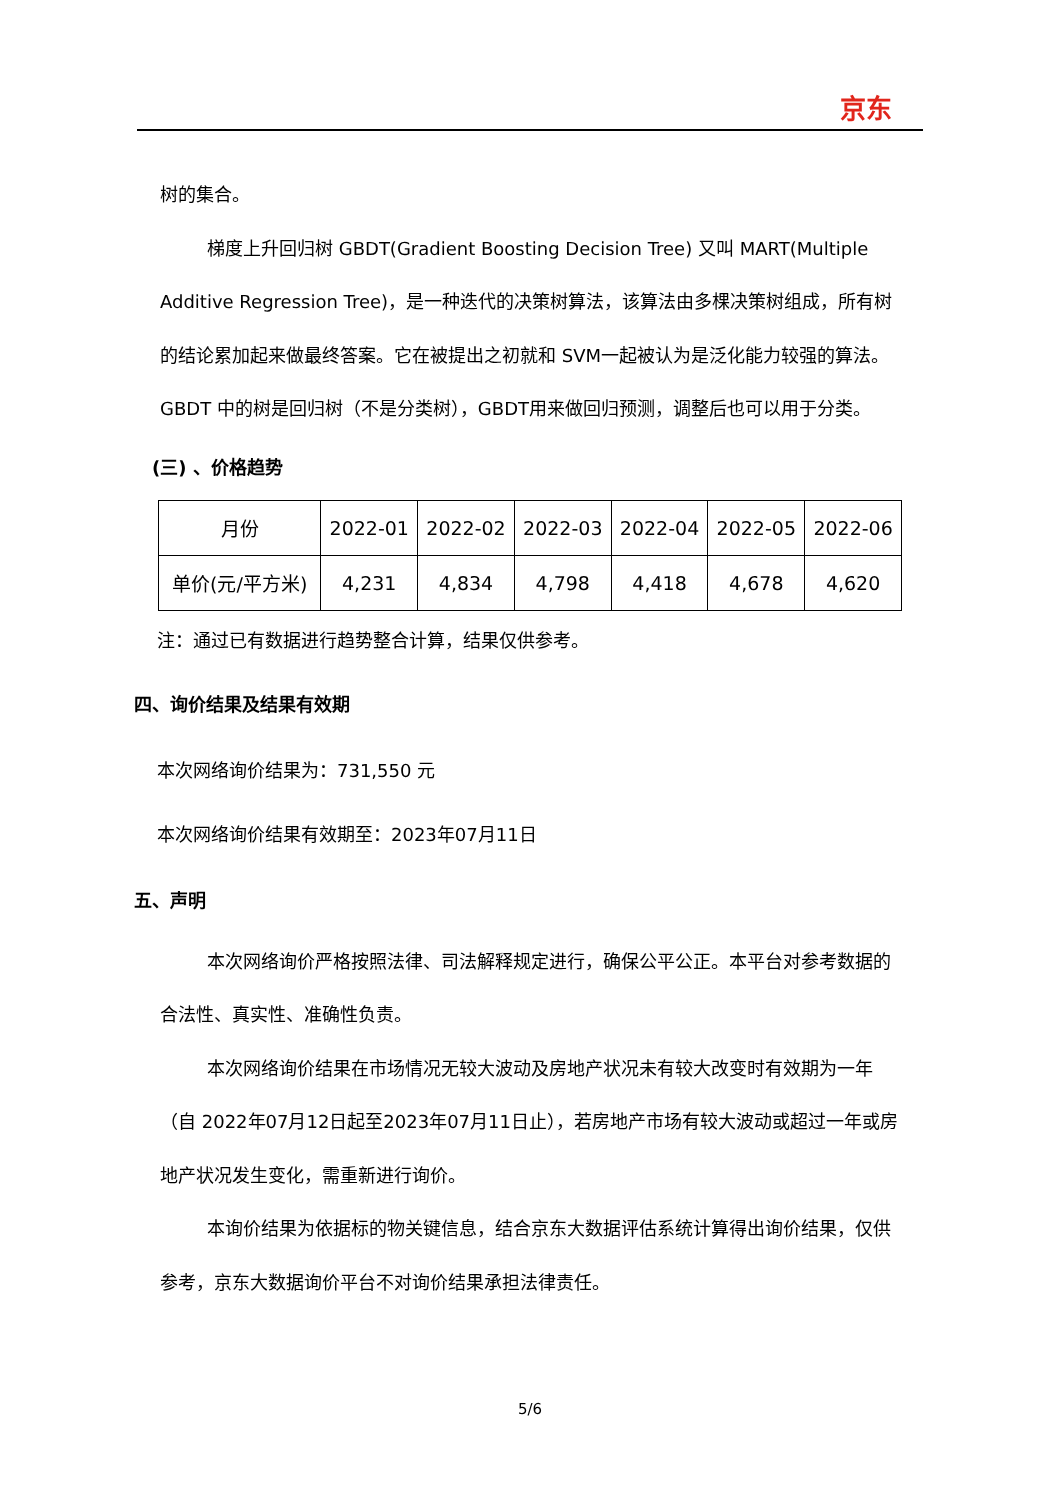京东
树的集合。
梯度上升回归树 GBDT(Gradient Boosting Decision Tree) 又叫 MART(Multiple Additive Regression Tree)，是一种迭代的决策树算法，该算法由多棵决策树组成，所有树的结论累加起来做最终答案。它在被提出之初就和 SVM一起被认为是泛化能力较强的算法。GBDT 中的树是回归树（不是分类树），GBDT用来做回归预测，调整后也可以用于分类。
(三) 、价格趋势
| 月份 | 2022-01 | 2022-02 | 2022-03 | 2022-04 | 2022-05 | 2022-06 |
| 单价(元/平方米) | 4,231 | 4,834 | 4,798 | 4,418 | 4,678 | 4,620 |
注：通过已有数据进行趋势整合计算，结果仅供参考。
四、询价结果及结果有效期
本次网络询价结果为：731,550 元
本次网络询价结果有效期至：2023年07月11日
五、声明
本次网络询价严格按照法律、司法解释规定进行，确保公平公正。本平台对参考数据的合法性、真实性、准确性负责。
本次网络询价结果在市场情况无较大波动及房地产状况未有较大改变时有效期为一年（自 2022年07月12日起至2023年07月11日止），若房地产市场有较大波动或超过一年或房地产状况发生变化，需重新进行询价。
本询价结果为依据标的物关键信息，结合京东大数据评估系统计算得出询价结果，仅供参考，京东大数据询价平台不对询价结果承担法律责任。
5/6